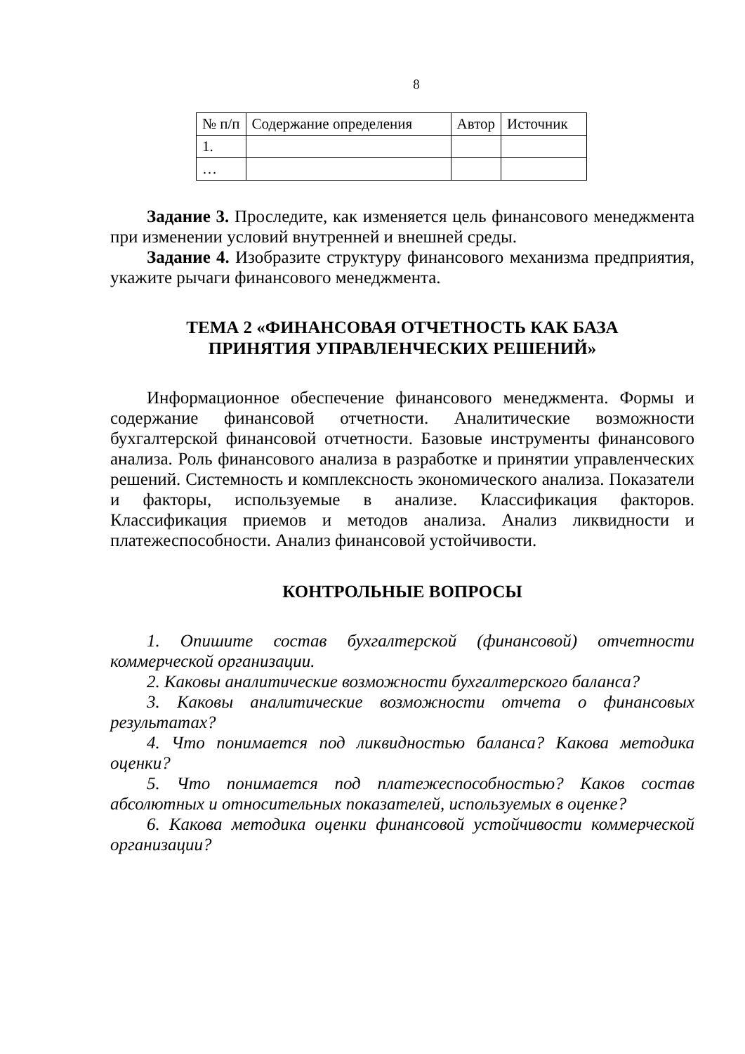8
| № п/п | Содержание определения | Автор | Источник |
| --- | --- | --- | --- |
| 1. | | | |
| … | | | |
Задание 3. Проследите, как изменяется цель финансового менеджмента при изменении условий внутренней и внешней среды.
Задание 4. Изобразите структуру финансового механизма предприятия, укажите рычаги финансового менеджмента.
ТЕМА 2 «ФИНАНСОВАЯ ОТЧЕТНОСТЬ КАК БАЗА
ПРИНЯТИЯ УПРАВЛЕНЧЕСКИХ РЕШЕНИЙ»
Информационное обеспечение финансового менеджмента. Формы и содержание финансовой отчетности. Аналитические возможности бухгалтерской финансовой отчетности. Базовые инструменты финансового анализа. Роль финансового анализа в разработке и принятии управленческих решений. Системность и комплексность экономического анализа. Показатели и факторы, используемые в анализе. Классификация факторов. Классификация приемов и методов анализа. Анализ ликвидности и платежеспособности. Анализ финансовой устойчивости.
КОНТРОЛЬНЫЕ ВОПРОСЫ
1. Опишите состав бухгалтерской (финансовой) отчетности коммерческой организации.
2. Каковы аналитические возможности бухгалтерского баланса?
3. Каковы аналитические возможности отчета о финансовых результатах?
4. Что понимается под ликвидностью баланса? Какова методика оценки?
5. Что понимается под платежеспособностью? Каков состав абсолютных и относительных показателей, используемых в оценке?
6. Какова методика оценки финансовой устойчивости коммерческой организации?